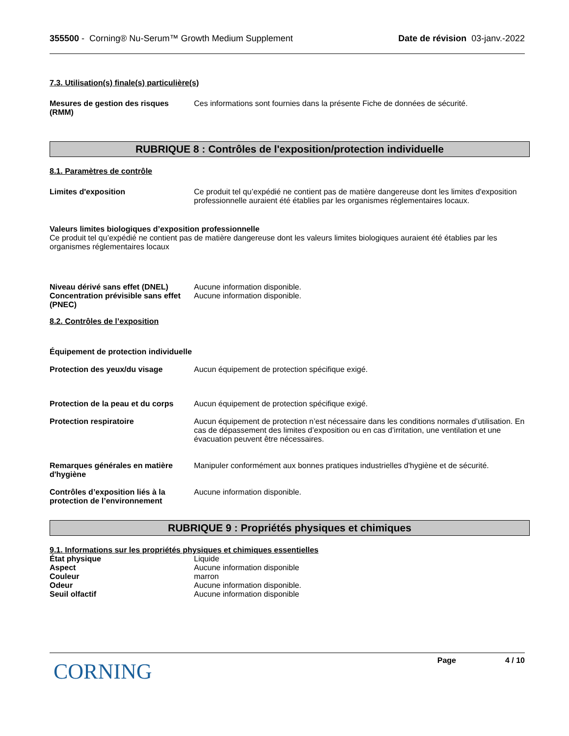355500 - Corning® Nu-Serum™ Growth Medium Supplement Date de révision 03-janv.-2022
7.3. Utilisation(s) finale(s) particulière(s)
Mesures de gestion des risques (RMM)
Ces informations sont fournies dans la présente Fiche de données de sécurité.
RUBRIQUE 8 : Contrôles de l'exposition/protection individuelle
8.1. Paramètres de contrôle
Limites d'exposition Ce produit tel qu’expédié ne contient pas de matière dangereuse dont les limites d'exposition professionnelle auraient été établies par les organismes réglementaires locaux.
Valeurs limites biologiques d’exposition professionnelle
Ce produit tel qu’expédié ne contient pas de matière dangereuse dont les valeurs limites biologiques auraient été établies par les organismes réglementaires locaux
Niveau dérivé sans effet (DNEL)
Aucune information disponible.
Concentration prévisible sans effet (PNEC)
Aucune information disponible.
8.2. Contrôles de l’exposition
Équipement de protection individuelle
Protection des yeux/du visage Aucun équipement de protection spécifique exigé.
Protection de la peau et du corps
Aucun équipement de protection spécifique exigé.
Protection respiratoire Aucun équipement de protection n’est nécessaire dans les conditions normales d’utilisation. En cas de dépassement des limites d’exposition ou en cas d’irritation, une ventilation et une évacuation peuvent être nécessaires.
Remarques générales en matière d'hygiène
Manipuler conformément aux bonnes pratiques industrielles d'hygiène et de sécurité.
Contrôles d’exposition liés à la protection de l’environnement
Aucune information disponible.
RUBRIQUE 9 : Propriétés physiques et chimiques
9.1. Informations sur les propriétés physiques et chimiques essentielles
État physique Liquide
Aspect Aucune information disponible
Couleur marron
Odeur Aucune information disponible.
Seuil olfactif Aucune information disponible
CORNING
Page 4 / 10